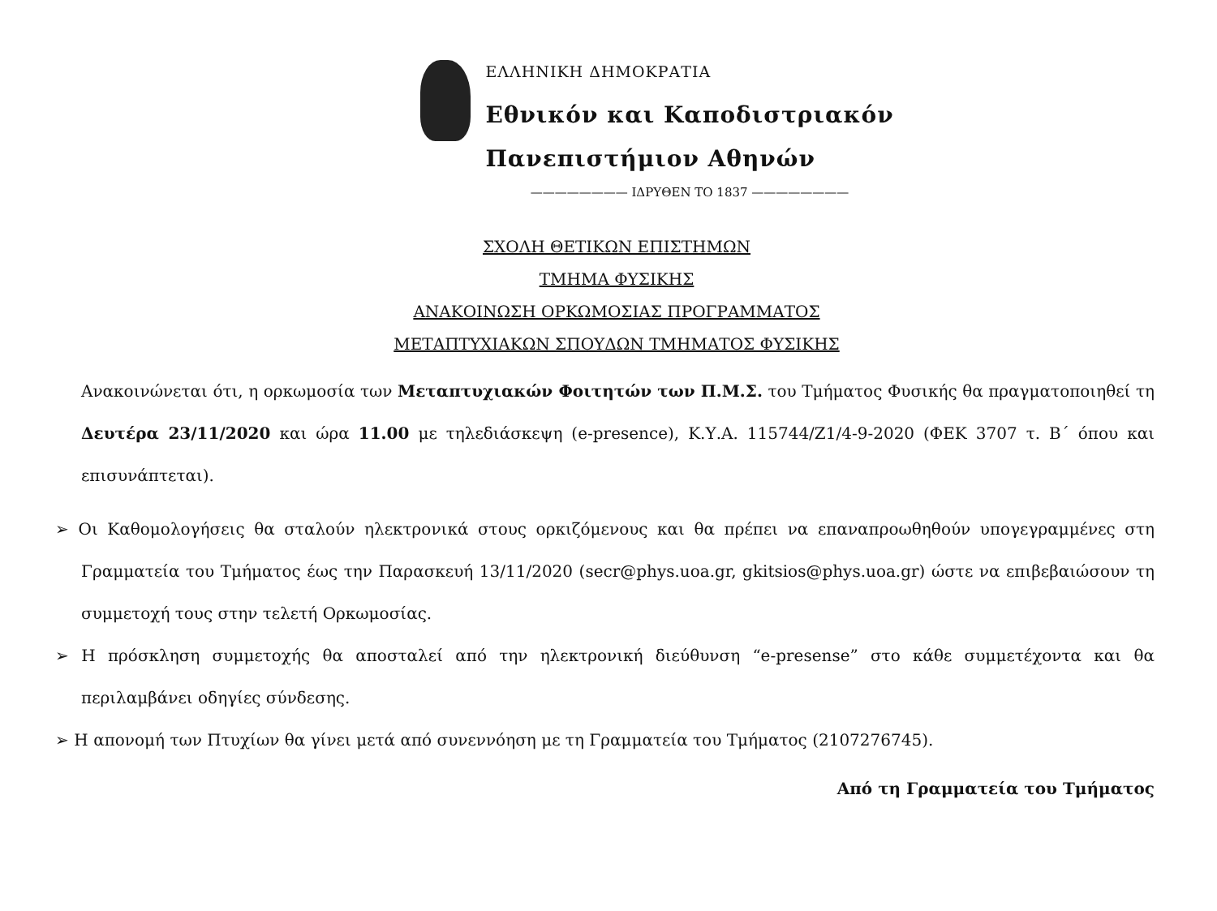ΕΛΛΗΝΙΚΗ ΔΗΜΟΚΡΑΤΙΑ
Εθνικόν και Καποδιστριακόν
Πανεπιστήμιον Αθηνών
———————— ΙΔΡΥΘΕΝ ΤΟ 1837 ————————
ΣΧΟΛΗ ΘΕΤΙΚΩΝ ΕΠΙΣΤΗΜΩΝ
ΤΜΗΜΑ ΦΥΣΙΚΗΣ
ΑΝΑΚΟΙΝΩΣΗ ΟΡΚΩΜΟΣΙΑΣ ΠΡΟΓΡΑΜΜΑΤΟΣ
ΜΕΤΑΠΤΥΧΙΑΚΩΝ ΣΠΟΥΔΩΝ ΤΜΗΜΑΤΟΣ ΦΥΣΙΚΗΣ
Ανακοινώνεται ότι, η ορκωμοσία των Μεταπτυχιακών Φοιτητών των Π.Μ.Σ. του Τμήματος Φυσικής θα πραγματοποιηθεί τη Δευτέρα 23/11/2020 και ώρα 11.00 με τηλεδιάσκεψη (e-presence), Κ.Υ.Α. 115744/Ζ1/4-9-2020 (ΦΕΚ 3707 τ. Β΄ όπου και επισυνάπτεται).
➢ Οι Καθομολογήσεις θα σταλούν ηλεκτρονικά στους ορκιζόμενους και θα πρέπει να επαναπροωθηθούν υπογεγραμμένες στη Γραμματεία του Τμήματος έως την Παρασκευή 13/11/2020 (secr@phys.uoa.gr, gkitsios@phys.uoa.gr) ώστε να επιβεβαιώσουν τη συμμετοχή τους στην τελετή Ορκωμοσίας.
➢ Η πρόσκληση συμμετοχής θα αποσταλεί από την ηλεκτρονική διεύθυνση “e-presense” στο κάθε συμμετέχοντα και θα περιλαμβάνει οδηγίες σύνδεσης.
➢ Η απονομή των Πτυχίων θα γίνει μετά από συνεννόηση με τη Γραμματεία του Τμήματος (2107276745).
Από τη Γραμματεία του Τμήματος